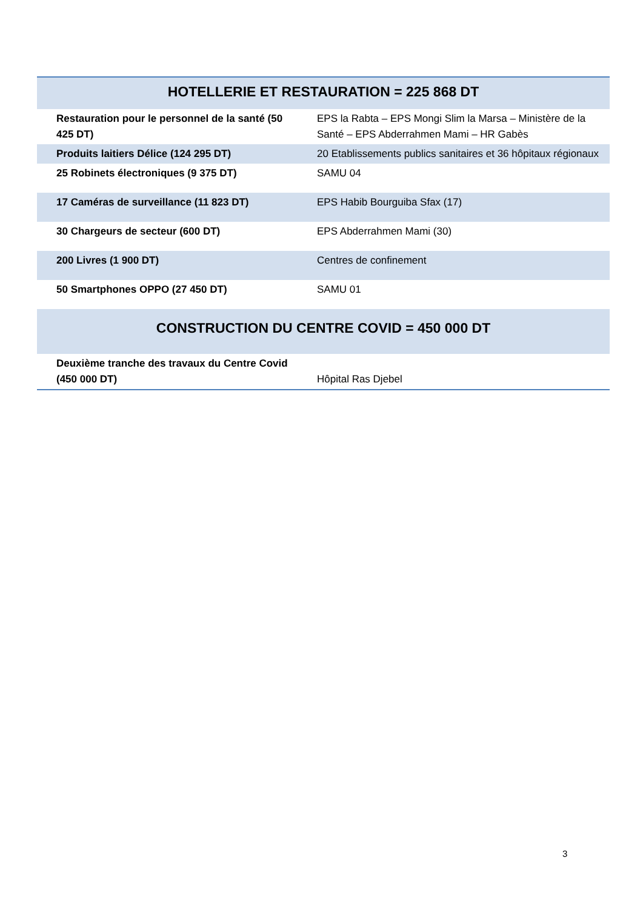| HOTELLERIE ET RESTAURATION = 225 868 DT | |
| --- | --- |
| Restauration pour le personnel de la santé (50 425 DT) | EPS la Rabta – EPS Mongi Slim la Marsa – Ministère de la Santé – EPS Abderrahmen Mami – HR Gabès |
| Produits laitiers Délice (124 295 DT) | 20 Etablissements publics sanitaires et 36 hôpitaux régionaux |
| 25 Robinets électroniques (9 375 DT) | SAMU 04 |
| 17 Caméras de surveillance (11 823 DT) | EPS Habib Bourguiba Sfax (17) |
| 30 Chargeurs de secteur (600 DT) | EPS Abderrahmen Mami (30) |
| 200 Livres (1 900 DT) | Centres de confinement |
| 50 Smartphones OPPO (27 450 DT) | SAMU 01 |
| CONSTRUCTION DU CENTRE COVID = 450 000 DT | |
| Deuxième tranche des travaux du Centre Covid (450 000 DT) | Hôpital Ras Djebel |
3